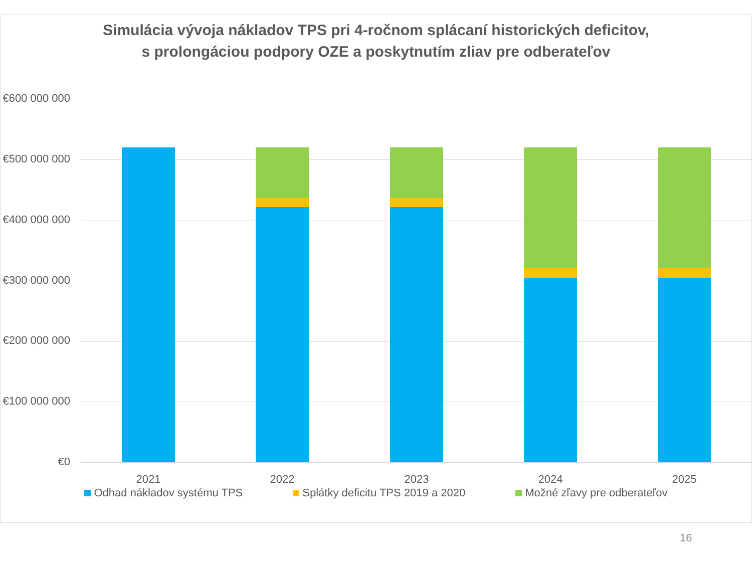Simulácia vývoja nákladov TPS pri 4-ročnom splácaní historických deficitov,
s prolongáciou podpory OZE a poskytnutím zliav pre odberateľov
€600 000 000
€500 000 000
€400 000 000
€300 000 000
€200 000 000
€100 000 000
€0
2021 2022 2023 2024 2025
Odhad nákladov systému TPS Splátky deficitu TPS 2019 a 2020 Možné zľavy pre odberateľov
16